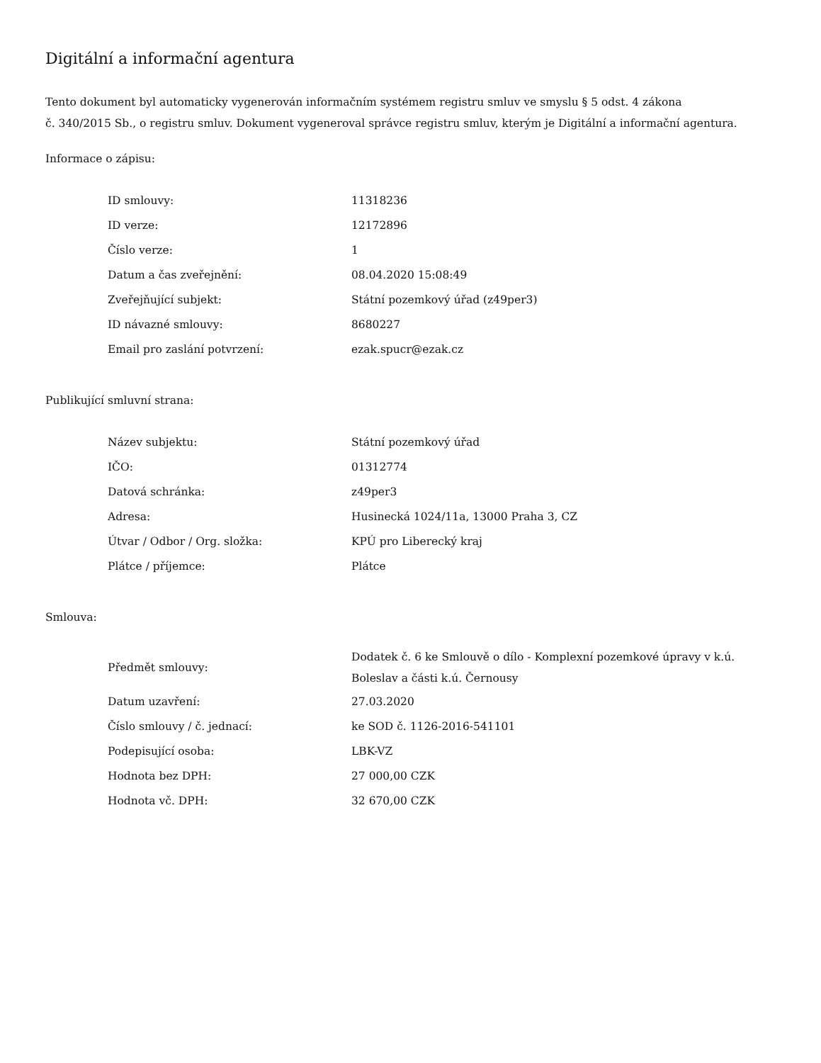Digitální a informační agentura
Tento dokument byl automaticky vygenerován informačním systémem registru smluv ve smyslu § 5 odst. 4 zákona
č. 340/2015 Sb., o registru smluv. Dokument vygeneroval správce registru smluv, kterým je Digitální a informační agentura.
Informace o zápisu:
| ID smlouvy: | 11318236 |
| ID verze: | 12172896 |
| Číslo verze: | 1 |
| Datum a čas zveřejnění: | 08.04.2020 15:08:49 |
| Zveřejňující subjekt: | Státní pozemkový úřad (z49per3) |
| ID návazné smlouvy: | 8680227 |
| Email pro zaslání potvrzení: | ezak.spucr@ezak.cz |
Publikující smluvní strana:
| Název subjektu: | Státní pozemkový úřad |
| IČO: | 01312774 |
| Datová schránka: | z49per3 |
| Adresa: | Husinecká 1024/11a, 13000 Praha 3, CZ |
| Útvar / Odbor / Org. složka: | KPÚ pro Liberecký kraj |
| Plátce / příjemce: | Plátce |
Smlouva:
| Předmět smlouvy: | Dodatek č. 6 ke Smlouvě o dílo - Komplexní pozemkové úpravy v k.ú. Boleslav a části k.ú. Černousy |
| Datum uzavření: | 27.03.2020 |
| Číslo smlouvy / č. jednací: | ke SOD č. 1126-2016-541101 |
| Podepisující osoba: | LBK-VZ |
| Hodnota bez DPH: | 27 000,00 CZK |
| Hodnota vč. DPH: | 32 670,00 CZK |